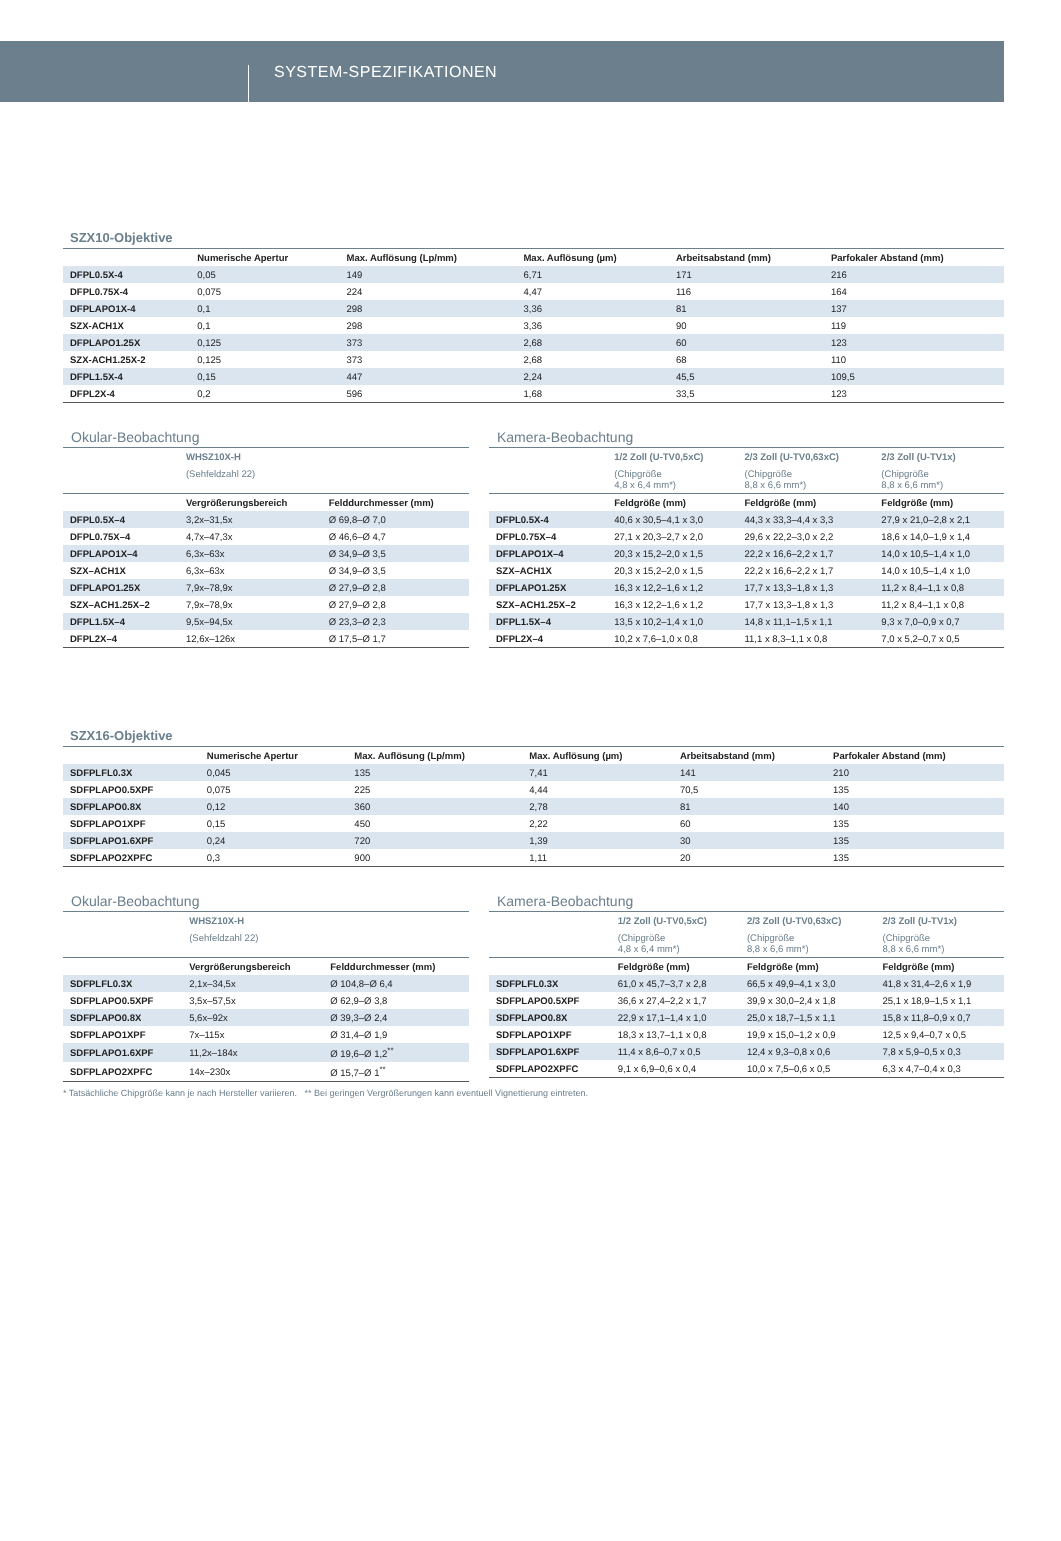SYSTEM-SPEZIFIKATIONEN
SZX10-Objektive
| | Numerische Apertur | Max. Auflösung (Lp/mm) | Max. Auflösung (µm) | Arbeitsabstand (mm) | Parfokaler Abstand (mm) |
| --- | --- | --- | --- | --- | --- |
| DFPL0.5X-4 | 0,05 | 149 | 6,71 | 171 | 216 |
| DFPL0.75X-4 | 0,075 | 224 | 4,47 | 116 | 164 |
| DFPLAPO1X-4 | 0,1 | 298 | 3,36 | 81 | 137 |
| SZX-ACH1X | 0,1 | 298 | 3,36 | 90 | 119 |
| DFPLAPO1.25X | 0,125 | 373 | 2,68 | 60 | 123 |
| SZX-ACH1.25X-2 | 0,125 | 373 | 2,68 | 68 | 110 |
| DFPL1.5X-4 | 0,15 | 447 | 2,24 | 45,5 | 109,5 |
| DFPL2X-4 | 0,2 | 596 | 1,68 | 33,5 | 123 |
Okular-Beobachtung
| | WHSZ10X-H | |
| --- | --- | --- |
| | (Sehfeldzahl 22) | |
| | Vergrößerungsbereich | Felddurchmesser (mm) |
| DFPL0.5X–4 | 3,2x–31,5x | Ø 69,8–Ø 7,0 |
| DFPL0.75X–4 | 4,7x–47,3x | Ø 46,6–Ø 4,7 |
| DFPLAPO1X–4 | 6,3x–63x | Ø 34,9–Ø 3,5 |
| SZX–ACH1X | 6,3x–63x | Ø 34,9–Ø 3,5 |
| DFPLAPO1.25X | 7,9x–78,9x | Ø 27,9–Ø 2,8 |
| SZX–ACH1.25X–2 | 7,9x–78,9x | Ø 27,9–Ø 2,8 |
| DFPL1.5X–4 | 9,5x–94,5x | Ø 23,3–Ø 2,3 |
| DFPL2X–4 | 12,6x–126x | Ø 17,5–Ø 1,7 |
Kamera-Beobachtung
| | 1/2 Zoll (U-TV0,5xC) | 2/3 Zoll (U-TV0,63xC) | 2/3 Zoll (U-TV1x) |
| --- | --- | --- | --- |
| | (Chipgröße 4,8 x 6,4 mm*) | (Chipgröße 8,8 x 6,6 mm*) | (Chipgröße 8,8 x 6,6 mm*) |
| | Feldgröße (mm) | Feldgröße (mm) | Feldgröße (mm) |
| DFPL0.5X-4 | 40,6 x 30,5–4,1 x 3,0 | 44,3 x 33,3–4,4 x 3,3 | 27,9 x 21,0–2,8 x 2,1 |
| DFPL0.75X–4 | 27,1 x 20,3–2,7 x 2,0 | 29,6 x 22,2–3,0 x 2,2 | 18,6 x 14,0–1,9 x 1,4 |
| DFPLAPO1X–4 | 20,3 x 15,2–2,0 x 1,5 | 22,2 x 16,6–2,2 x 1,7 | 14,0 x 10,5–1,4 x 1,0 |
| SZX–ACH1X | 20,3 x 15,2–2,0 x 1,5 | 22,2 x 16,6–2,2 x 1,7 | 14,0 x 10,5–1,4 x 1,0 |
| DFPLAPO1.25X | 16,3 x 12,2–1,6 x 1,2 | 17,7 x 13,3–1,8 x 1,3 | 11,2 x 8,4–1,1 x 0,8 |
| SZX–ACH1.25X–2 | 16,3 x 12,2–1,6 x 1,2 | 17,7 x 13,3–1,8 x 1,3 | 11,2 x 8,4–1,1 x 0,8 |
| DFPL1.5X–4 | 13,5 x 10,2–1,4 x 1,0 | 14,8 x 11,1–1,5 x 1,1 | 9,3 x 7,0–0,9 x 0,7 |
| DFPL2X–4 | 10,2 x 7,6–1,0 x 0,8 | 11,1 x 8,3–1,1 x 0,8 | 7,0 x 5,2–0,7 x 0,5 |
SZX16-Objektive
| | Numerische Apertur | Max. Auflösung (Lp/mm) | Max. Auflösung (µm) | Arbeitsabstand (mm) | Parfokaler Abstand (mm) |
| --- | --- | --- | --- | --- | --- |
| SDFPLFL0.3X | 0,045 | 135 | 7,41 | 141 | 210 |
| SDFPLAPO0.5XPF | 0,075 | 225 | 4,44 | 70,5 | 135 |
| SDFPLAPO0.8X | 0,12 | 360 | 2,78 | 81 | 140 |
| SDFPLAPO1XPF | 0,15 | 450 | 2,22 | 60 | 135 |
| SDFPLAPO1.6XPF | 0,24 | 720 | 1,39 | 30 | 135 |
| SDFPLAPO2XPFC | 0,3 | 900 | 1,11 | 20 | 135 |
Okular-Beobachtung
| | WHSZ10X-H | |
| --- | --- | --- |
| | (Sehfeldzahl 22) | |
| | Vergrößerungsbereich | Felddurchmesser (mm) |
| SDFPLFL0.3X | 2,1x–34,5x | Ø 104,8–Ø 6,4 |
| SDFPLAPO0.5XPF | 3,5x–57,5x | Ø 62,9–Ø 3,8 |
| SDFPLAPO0.8X | 5,6x–92x | Ø 39,3–Ø 2,4 |
| SDFPLAPO1XPF | 7x–115x | Ø 31,4–Ø 1,9 |
| SDFPLAPO1.6XPF | 11,2x–184x | Ø 19,6–Ø 1,2<sup>**</sup> |
| SDFPLAPO2XPFC | 14x–230x | Ø 15,7–Ø 1<sup>**</sup> |
Kamera-Beobachtung
| | 1/2 Zoll (U-TV0,5xC) | 2/3 Zoll (U-TV0,63xC) | 2/3 Zoll (U-TV1x) |
| --- | --- | --- | --- |
| | (Chipgröße 4,8 x 6,4 mm*) | (Chipgröße 8,8 x 6,6 mm*) | (Chipgröße 8,8 x 6,6 mm*) |
| | Feldgröße (mm) | Feldgröße (mm) | Feldgröße (mm) |
| SDFPLFL0.3X | 61,0 x 45,7–3,7 x 2,8 | 66,5 x 49,9–4,1 x 3,0 | 41,8 x 31,4–2,6 x 1,9 |
| SDFPLAPO0.5XPF | 36,6 x 27,4–2,2 x 1,7 | 39,9 x 30,0–2,4 x 1,8 | 25,1 x 18,9–1,5 x 1,1 |
| SDFPLAPO0.8X | 22,9 x 17,1–1,4 x 1,0 | 25,0 x 18,7–1,5 x 1,1 | 15,8 x 11,8–0,9 x 0,7 |
| SDFPLAPO1XPF | 18,3 x 13,7–1,1 x 0,8 | 19,9 x 15,0–1,2 x 0,9 | 12,5 x 9,4–0,7 x 0,5 |
| SDFPLAPO1.6XPF | 11,4 x 8,6–0,7 x 0,5 | 12,4 x 9,3–0,8 x 0,6 | 7,8 x 5,9–0,5 x 0,3 |
| SDFPLAPO2XPFC | 9,1 x 6,9–0,6 x 0,4 | 10,0 x 7,5–0,6 x 0,5 | 6,3 x 4,7–0,4 x 0,3 |
* Tatsächliche Chipgröße kann je nach Hersteller variieren. ** Bei geringen Vergrößerungen kann eventuell Vignettierung eintreten.